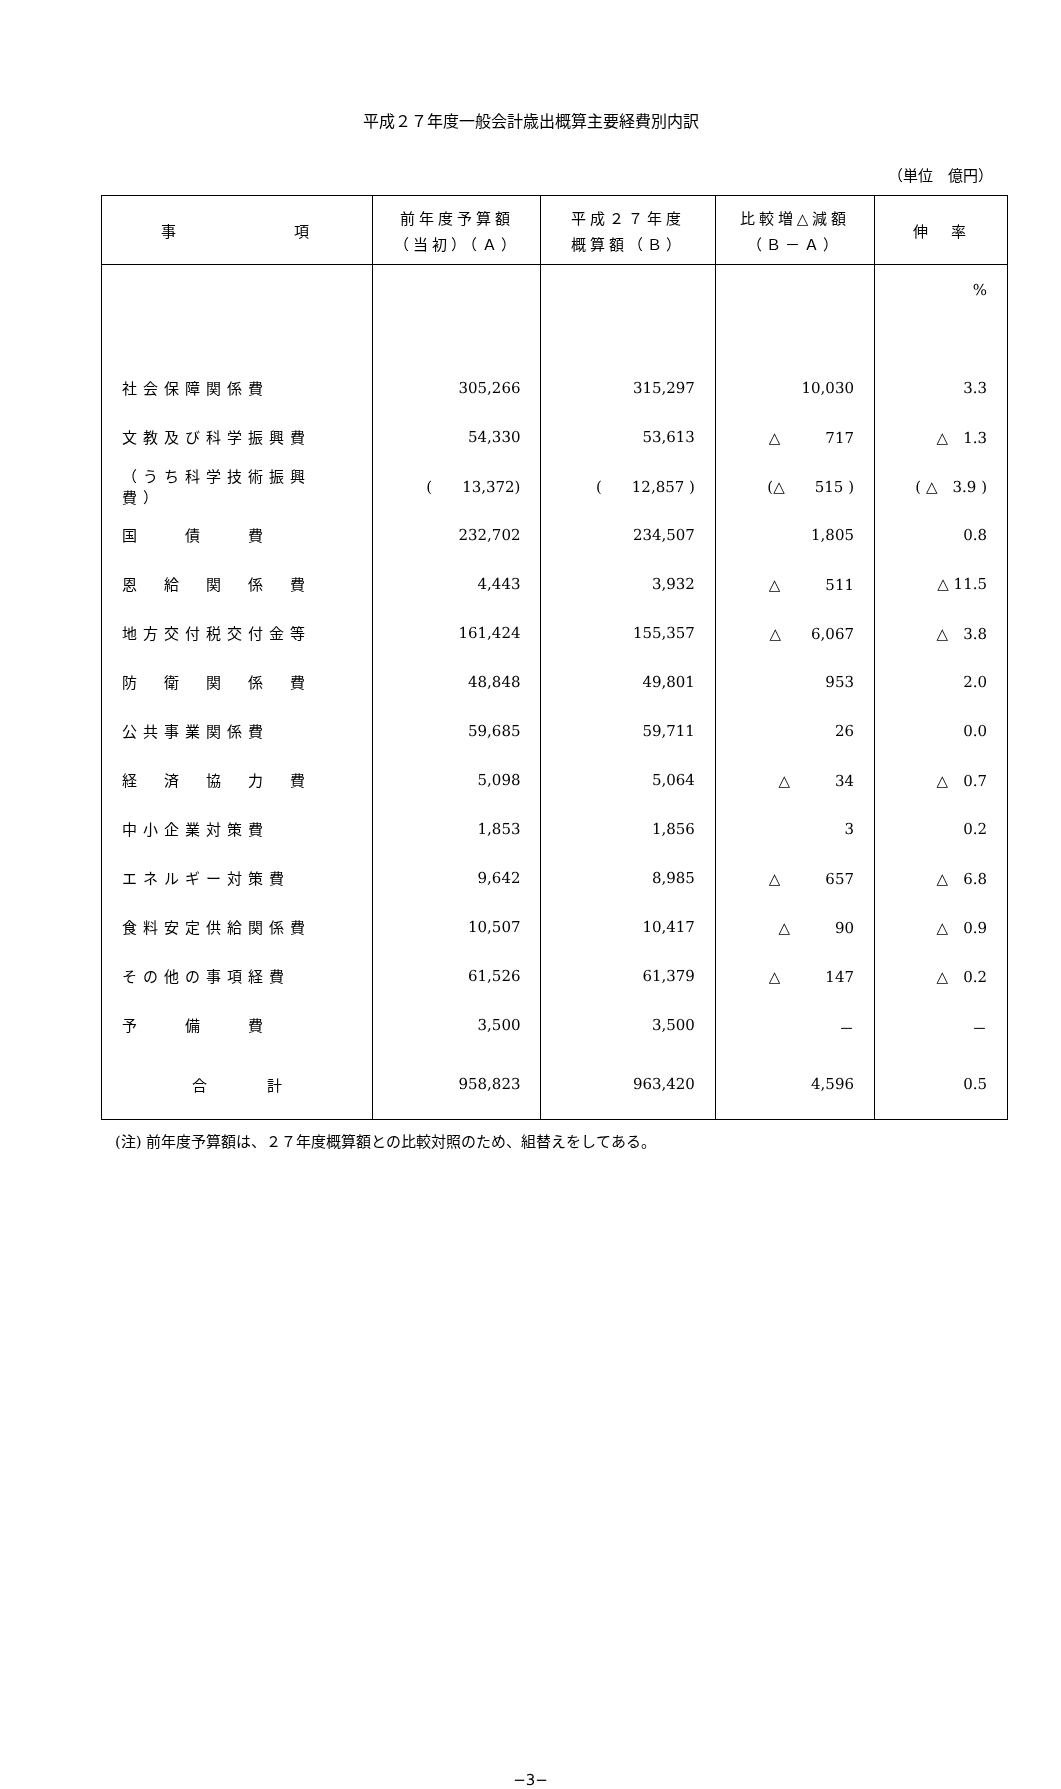平成２７年度一般会計歳出概算主要経費別内訳
（単位　億円）
| 事 項 | 前年度予算額 （当初）（Ａ） | 平成２７年度 概算額（Ｂ） | 比較増△減額 （Ｂ－Ａ） | 伸 率 |
| --- | --- | --- | --- | --- |
| | | | | % |
| 社会保障関係費 | 305,266 | 315,297 | 10,030 | 3.3 |
| 文教及び科学振興費 | 54,330 | 53,613 | △ 717 | △ 1.3 |
| （うち科学技術振興費） | ( 13,372) | ( 12,857 ) | (△ 515 ) | ( △ 3.9 ) |
| 国 債 費 | 232,702 | 234,507 | 1,805 | 0.8 |
| 恩 給 関 係 費 | 4,443 | 3,932 | △ 511 | △ 11.5 |
| 地方交付税交付金等 | 161,424 | 155,357 | △ 6,067 | △ 3.8 |
| 防 衛 関 係 費 | 48,848 | 49,801 | 953 | 2.0 |
| 公共事業関係費 | 59,685 | 59,711 | 26 | 0.0 |
| 経 済 協 力 費 | 5,098 | 5,064 | △ 34 | △ 0.7 |
| 中小企業対策費 | 1,853 | 1,856 | 3 | 0.2 |
| エネルギー対策費 | 9,642 | 8,985 | △ 657 | △ 6.8 |
| 食料安定供給関係費 | 10,507 | 10,417 | △ 90 | △ 0.9 |
| その他の事項経費 | 61,526 | 61,379 | △ 147 | △ 0.2 |
| 予 備 費 | 3,500 | 3,500 | － | － |
| 合 計 | 958,823 | 963,420 | 4,596 | 0.5 |
(注) 前年度予算額は、２７年度概算額との比較対照のため、組替えをしてある。
−3−